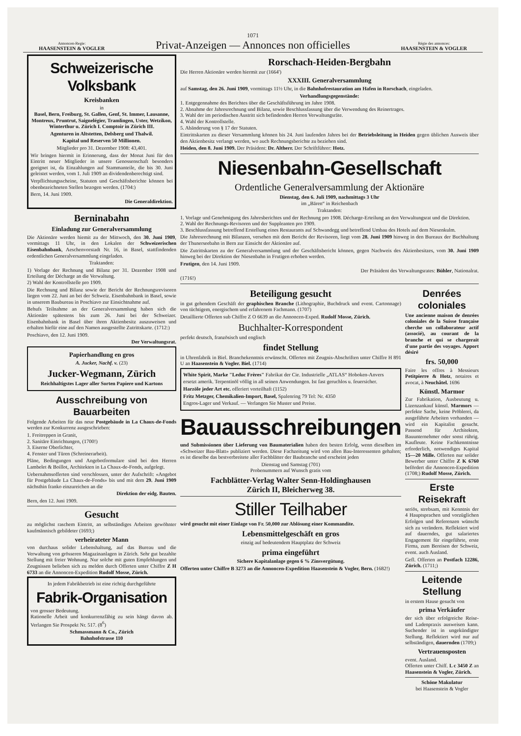1071
Annoncen-Regie:
HAASENSTEIN & VOGLER
Privat-Anzeigen — Annonces non officielles
Régie des annonces:
HAASENSTEIN & VOGLER
Schweizerische Volksbank
Kreisbanken
in
Basel, Bern, Freiburg, St. Gallen, Genf, St. Immer, Lausanne, Montreux, Pruntrut, Saignelégier, Tramlingen, Uster, Wetzikon, Winterthur u. Zürich I. Comptoir in Zürich III.
Agenturen in Altstetten, Delsberg und Thalwil.
Kapital und Reserven 50 Millionen.
Mitglieder pro 31. Dezember 1908: 43,401.
Wir bringen hiermit in Erinnerung, dass der Monat Juni für den Eintritt neuer Mitglieder in unsere Genossenschaft besonders geeignet ist, da Einzahlungen auf Stammanteile, die bis 30. Juni geleistet werden, vom 1. Juli 1909 an dividendenberechtigt sind.
Verpflichtungsscheine, Statuten und Geschäftsberichte können bei obenbezeichneten Stellen bezogen werden. (1704:)
Bern, 14. Juni 1909.
Die Generaldirektion.
Berninabahn
Einladung zur Generalversammlung
Die Aktionäre werden hiemit zu der Mittwoch, den 30. Juni 1909, vormittags 11 Uhr, in den Lokalen der Schweizerischen Eisenbahnbank, Aeschenvorstadt Nr. 16, in Basel, stattfindenden ordentlichen Generalversammlung eingeladen.
Traktanden:
1) Vorlage der Rechnung und Bilanz per 31. Dezember 1908 und Erteilung der Décharge an die Verwaltung.
2) Wahl der Kontrollstelle pro 1909.
Die Rechnung und Bilanz sowie der Bericht der Rechnungsrevisoren liegen vom 22. Juni an bei der Schweiz. Eisenbahnbank in Basel, sowie in unserem Baubureau in Poschiavo zur Einsichtnahme auf.
Behufs Teilnahme an der Generalversammlung haben sich die Aktionäre spätestens bis zum 26. Juni bei der Schweizer. Eisenbahnbank in Basel über ihren Aktienbesitz auszuweisen und erhalten hiefür eine auf den Namen ausgestellte Zutrittskarte. (1712:)
Poschiavo, den 12. Juni 1909.
Der Verwaltungsrat.
Papierhandlung en gros
A. Jucker, Nachf. v. (23)
Jucker-Wegmann, Zürich
Reichhaltigstes Lager aller Sorten Papiere und Kartons
Ausschreibung von Bauarbeiten
Folgende Arbeiten für das neue Postgebäude in La Chaux-de-Fonds werden zur Konkurrenz ausgeschrieben:
1. Freitreppen in Granit,
2. Sanitäre Einrichtungen, (1700!)
3. Eiserne Oberlichter,
4. Fenster und Türen (Schreinerarbeit).
Pläne, Bedingungen und Angebotformulare sind bei den Herren Lambelet & Boillot, Architekten in La Chaux-de-Fonds, aufgelegt.
Uebernahmsofferten sind verschlossen, unter der Aufschrift: «Angebot für Postgebäude La Chaux-de-Fonds» bis und mit dem 29. Juni 1909 nächsthin franko einzureichen an die
Direktion der eidg. Bauten.
Bern, den 12. Juni 1909.
Gesucht
zu möglichst raschem Eintritt, an selbständiges Arbeiten gewöhnter kaufmännisch gebildeter (1693;)
verheirateter Mann
von durchaus solider Lebenshaltung, auf das Bureau und die Verwaltung von grösseren Magazinanlagen in Zürich. Sehr gut bezahlte Stellung mit freier Wohnung. Nur solche mit guten Empfehlungen und Zeugnissen belieben sich zu melden durch Offerten unter Chiffre Z H 6733 an die Annoncen-Expedition Rudolf Mosse, Zürich.
In jedem Fabrikbetrieb ist eine richtig durchgeführte
Fabrik-Organisation
von grosser Bedeutung.
Rationelle Arbeit und konkurrenzfähig zu sein hängt davon ab. Verlangen Sie Prospekt Nr. 517. (8<sup>6</sup>)
Schmassmann & Co., Zürich
Bahnhofstrasse 110
Rorschach-Heiden-Bergbahn
Die Herren Aktionäre werden hiermit zur (1664')
XXXIII. Generalversammlung
auf Samstag, den 26. Juni 1909, vormittags 11½ Uhr, in die Bahnhofrestauration am Hafen in Rorschach, eingeladen.
Verhandlungsgegenstände:
1. Entgegennahme des Berichtes über die Geschäftsführung im Jahre 1908.
2. Abnahme der Jahresrechnung und Bilanz, sowie Beschlussfassung über die Verwendung des Reinertrages.
3. Wahl der im periodischen Austritt sich befindenden Herren Verwaltungsräte.
4. Wahl der Kontrollstelle.
5. Abänderung von § 17 der Statuten.
Eintrittskarten zu dieser Versammlung können bis 24. Juni laufenden Jahres bei der Betriebsleitung in Heiden gegen üblichen Ausweis über den Aktienbesitz verlangt werden, wo auch Rechnungsberichte zu beziehen sind.
Heiden, den 8. Juni 1909. Der Präsident: Dr. Altherr. Der Schriftführer: Hotz.
Niesenbahn-Gesellschaft
Ordentliche Generalversammlung der Aktionäre
Dienstag, den 6. Juli 1909, nachmittags 3 Uhr
im „Bären“ in Reichenbach
Traktanden:
1. Vorlage und Genehmigung des Jahresberichtes und der Rechnung pro 1908. Décharge-Erteilung an den Verwaltungsrat und die Direktion.
2. Wahl der Rechnungs-Revisoren und der Suppleanten pro 1909.
3. Beschlussfassung betreffend Erstellung eines Restaurants auf Schwandegg und betreffend Umbau des Hotels auf dem Niesenkulm.
Die Jahresrechnung mit Bilanzen, versehen mit dem Bericht der Revisoren, liegt vom 28. Juni 1909 hinweg in den Bureaux der Buchhaltung der Thunerseebahn in Bern zur Einsicht der Aktionäre auf.
Die Zutrittskarten zu der Generalversammlung und der Geschäftsbericht können, gegen Nachweis des Aktienbesitzes, vom 30. Juni 1909 hinweg bei der Direktion der Niesenbahn in Frutigen erhoben werden.
Frutigen, den 14. Juni 1909.
Der Präsident des Verwaltungsrates: Bühler, Nationalrat.
(1716!)
Beteiligung gesucht
in gut gehendem Geschäft der graphischen Branche (Lithographie, Buchdruck und event. Cartonnage) von tüchtigem, energischem und erfahrenem Fachmann. (1707)
Detaillierte Offerten sub Chiffre Z O 6639 an die Annoncen-Exped. Rudolf Mosse, Zürich.
Buchhalter-Korrespondent
perfekt deutsch, französisch und englisch
findet Stellung
in Uhrenfabrik in Biel. Branchekenntnis erwünscht. Offerten mit Zeugnis-Abschriften unter Chiffre H 891 U an Haasenstein & Vogler. Biel. (1714)
White Spirit, Marke "Leduc Frères" Fabrikat der Cie. Industrielle „ATLAS“ Hoboken-Anvers
ersetzt amerik. Terpentinöl völlig in all seinen Anwendungen. Ist fast geruchlos u. feuersicher.
Harzöle jeder Art etc. offeriert vorteilhaft (1152)
Fritz Metzger, Chemikalien-Import, Basel, Spalenring 79 Tel: Nr. 4350
Engros-Lager und Verkauf. — Verlangen Sie Muster und Preise.
Bauausschreibungen
und Submissionen über Lieferung von Baumaterialien haben den besten Erfolg, wenn dieselben im «Schweizer Bau-Blatt» publiziert werden. Diese Fachzeitung wird von allen Bau-Interessenten gehalten; es ist dieselbe das bestverbreitete aller Fachblätter der Baubranche und erscheint jeden
Dienstag und Samstag (701)
Probenummern auf Wunsch gratis vom
Fachblätter-Verlag Walter Senn-Holdinghausen
Zürich II, Bleicherweg 38.
Stiller Teilhaber
wird gesucht mit einer Einlage von Fr. 50,000 zur Ablösung einer Kommandite.
Lebensmittelgeschäft en gros
einzig auf bedeutendem Hauptplatz der Schweiz
prima eingeführt
Sichere Kapitalanlage gegen 6 % Zinsvergütung.
Offerten unter Chiffre B 3273 an die Annoncen-Expedition Haasenstein & Vogler, Bern. (1682!)
Denrées coloniales
Une ancienne maison de denrées coloniales de la Suisse française cherche un collaborateur actif (associé), au courant de la branche et qui se chargerait d'une partie des voyages. Apport désiré
frs. 50,000
Faire les offres à Messieurs Petitpierre & Hotz, notaires et avocat, à Neuchâtel. 1696
Künstl. Marmor
Zur Fabrikation, Ausbeutung u. Lizenzankauf künstl. Marmors — perfekte Sache, keine Pröblerei, da ausgeführte Arbeiten vorhanden — wird ein Kapitalist gesucht. Passend für Architekten, Bauunternehmer oder sonst rührig. Kaufleute. Keine Fachkenntnisse erforderlich, notwendiges Kapital 15—20 Mille. Offerten nur solider Bewerber unter Chiffre Z K 6760 befördert die Annoncen-Expedition (1708;) Rudolf Mosse, Zürich.
Erste Reisekraft
seriös, strebsam, mit Kenntnis der 4 Hauptsprachen und vorzüglichen Erfolgen und Referenzen wünscht sich zu verändern. Reflektiert wird auf dauerndes, gut salariertes Engagement für eingeführte, erste Firma, zum Bereisen der Schweiz, event. auch Ausland.
Gefl. Offerten an Postfach 12286, Zürich. (1711;)
Leitende Stellung
in erstem Hause gesucht von
prima Verkäufer
der sich über erfolgreiche Reise- und Ladenpraxis ausweisen kann. Suchender ist in ungekündigter Stellung. Reflektiert wird nur auf selbständigen, dauernden (1709;)
Vertrauensposten
event. Ausland.
Offerten unter Chiff. L c 3450 Z an Haasenstein & Vogler, Zürich.
Schöne Makulatur
bei Haasenstein & Vogler